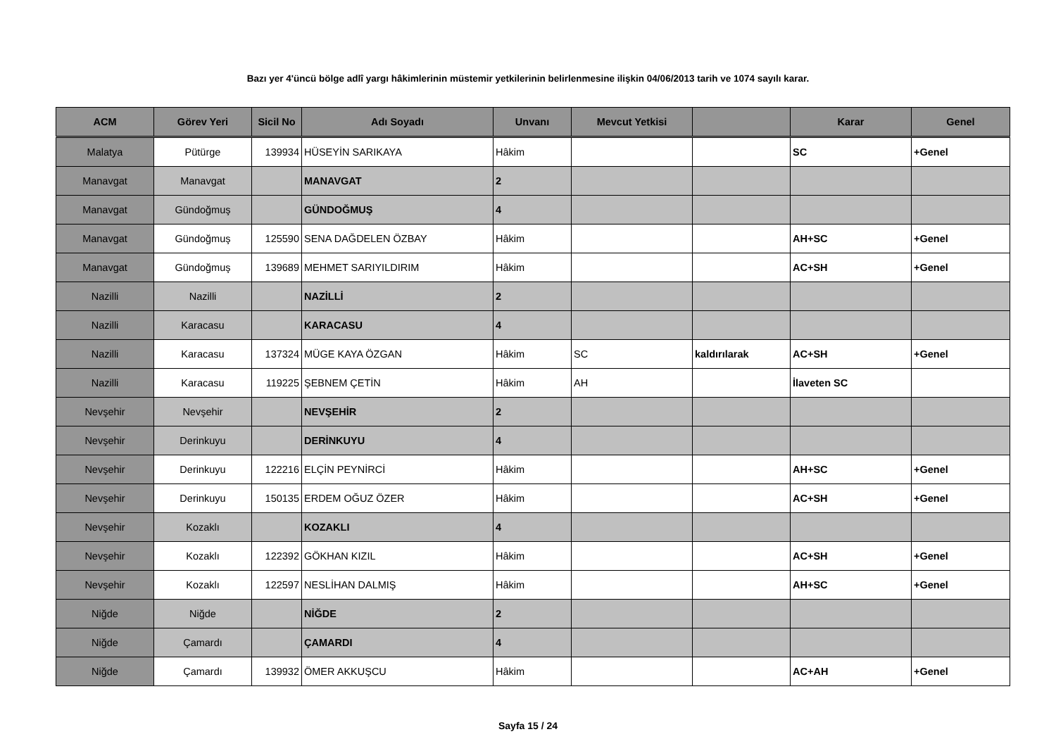Bazı yer 4'üncü bölge adlî yargı hâkimlerinin müstemir yetkilerinin belirlenmesine ilişkin 04/06/2013 tarih ve 1074 sayılı karar.
| ACM | Görev Yeri | Sicil No | Adı Soyadı | Unvanı | Mevcut Yetkisi | | Karar | Genel |
| --- | --- | --- | --- | --- | --- | --- | --- | --- |
| Malatya | Pütürge | 139934 | HÜSEYİN SARIKAYA | Hâkim | | | SC | +Genel |
| Manavgat | Manavgat | | MANAVGAT | 2 | | | | |
| Manavgat | Gündoğmuş | | GÜNDOĞMUŞ | 4 | | | | |
| Manavgat | Gündoğmuş | 125590 | SENA DAĞDELEN ÖZBAY | Hâkim | | | AH+SC | +Genel |
| Manavgat | Gündoğmuş | 139689 | MEHMET SARIYILDIRIM | Hâkim | | | AC+SH | +Genel |
| Nazilli | Nazilli | | NAZİLLİ | 2 | | | | |
| Nazilli | Karacasu | | KARACASU | 4 | | | | |
| Nazilli | Karacasu | 137324 | MÜGE KAYA ÖZGAN | Hâkim | SC | kaldırılarak | AC+SH | +Genel |
| Nazilli | Karacasu | 119225 | ŞEBNEM ÇETİN | Hâkim | AH | | İlaveten SC | |
| Nevşehir | Nevşehir | | NEVŞEHİR | 2 | | | | |
| Nevşehir | Derinkuyu | | DERİNKUYU | 4 | | | | |
| Nevşehir | Derinkuyu | 122216 | ELÇİN PEYNİRCİ | Hâkim | | | AH+SC | +Genel |
| Nevşehir | Derinkuyu | 150135 | ERDEM OĞUZ ÖZER | Hâkim | | | AC+SH | +Genel |
| Nevşehir | Kozaklı | | KOZAKLI | 4 | | | | |
| Nevşehir | Kozaklı | 122392 | GÖKHAN KIZIL | Hâkim | | | AC+SH | +Genel |
| Nevşehir | Kozaklı | 122597 | NESLİHAN DALMIŞ | Hâkim | | | AH+SC | +Genel |
| Niğde | Niğde | | NİĞDE | 2 | | | | |
| Niğde | Çamardı | | ÇAMARDI | 4 | | | | |
| Niğde | Çamardı | 139932 | ÖMER AKKUŞCU | Hâkim | | | AC+AH | +Genel |
Sayfa 15 / 24